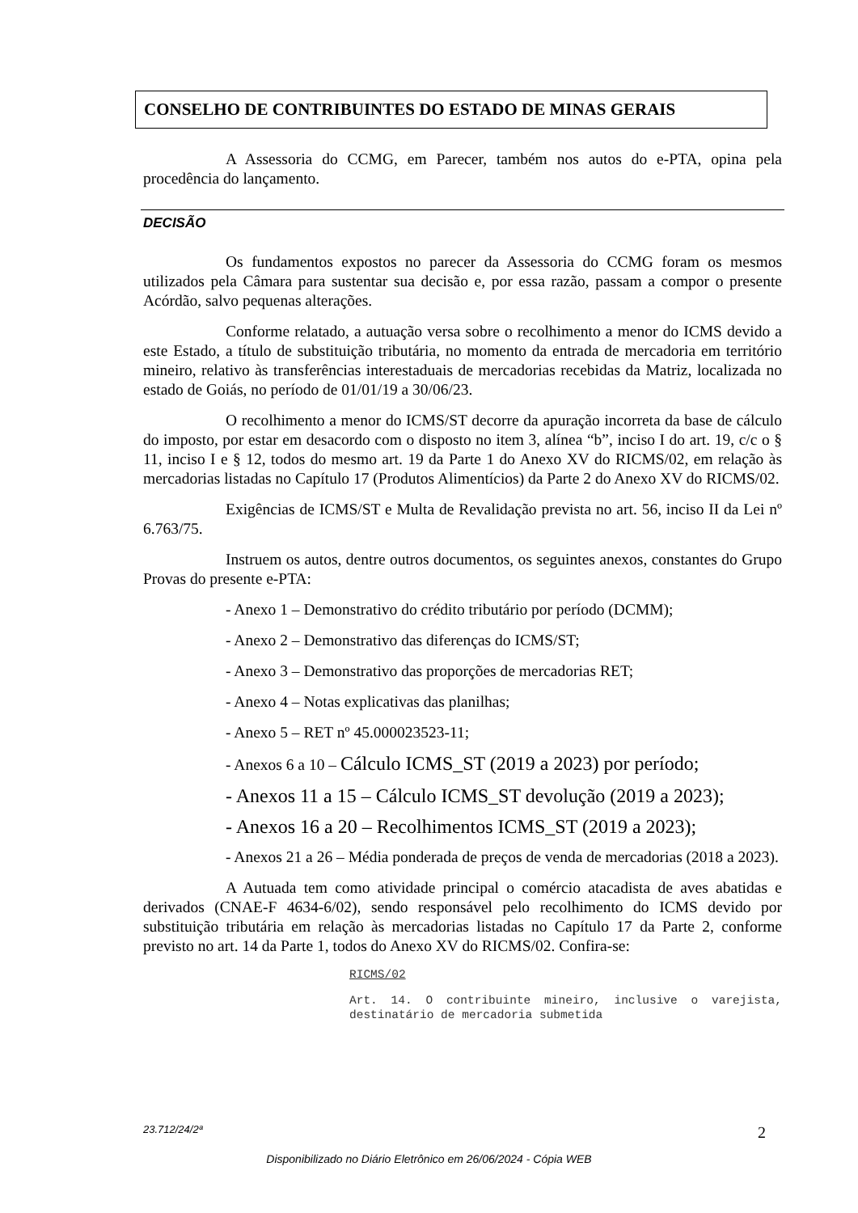CONSELHO DE CONTRIBUINTES DO ESTADO DE MINAS GERAIS
A Assessoria do CCMG, em Parecer, também nos autos do e-PTA, opina pela procedência do lançamento.
DECISÃO
Os fundamentos expostos no parecer da Assessoria do CCMG foram os mesmos utilizados pela Câmara para sustentar sua decisão e, por essa razão, passam a compor o presente Acórdão, salvo pequenas alterações.
Conforme relatado, a autuação versa sobre o recolhimento a menor do ICMS devido a este Estado, a título de substituição tributária, no momento da entrada de mercadoria em território mineiro, relativo às transferências interestaduais de mercadorias recebidas da Matriz, localizada no estado de Goiás, no período de 01/01/19 a 30/06/23.
O recolhimento a menor do ICMS/ST decorre da apuração incorreta da base de cálculo do imposto, por estar em desacordo com o disposto no item 3, alínea “b”, inciso I do art. 19, c/c o § 11, inciso I e § 12, todos do mesmo art. 19 da Parte 1 do Anexo XV do RICMS/02, em relação às mercadorias listadas no Capítulo 17 (Produtos Alimentícios) da Parte 2 do Anexo XV do RICMS/02.
Exigências de ICMS/ST e Multa de Revalidação prevista no art. 56, inciso II da Lei nº 6.763/75.
Instruem os autos, dentre outros documentos, os seguintes anexos, constantes do Grupo Provas do presente e-PTA:
- Anexo 1 – Demonstrativo do crédito tributário por período (DCMM);
- Anexo 2 – Demonstrativo das diferenças do ICMS/ST;
- Anexo 3 – Demonstrativo das proporções de mercadorias RET;
- Anexo 4 – Notas explicativas das planilhas;
- Anexo 5 – RET nº 45.000023523-11;
- Anexos 6 a 10 – Cálculo ICMS_ST (2019 a 2023) por período;
- Anexos 11 a 15 – Cálculo ICMS_ST devolução (2019 a 2023);
- Anexos 16 a 20 – Recolhimentos ICMS_ST (2019 a 2023);
- Anexos 21 a 26 – Média ponderada de preços de venda de mercadorias (2018 a 2023).
A Autuada tem como atividade principal o comércio atacadista de aves abatidas e derivados (CNAE-F 4634-6/02), sendo responsável pelo recolhimento do ICMS devido por substituição tributária em relação às mercadorias listadas no Capítulo 17 da Parte 2, conforme previsto no art. 14 da Parte 1, todos do Anexo XV do RICMS/02. Confira-se:
RICMS/02
Art. 14. O contribuinte mineiro, inclusive o varejista, destinatário de mercadoria submetida
23.712/24/2ª 2
Disponibilizado no Diário Eletrônico em 26/06/2024 - Cópia WEB